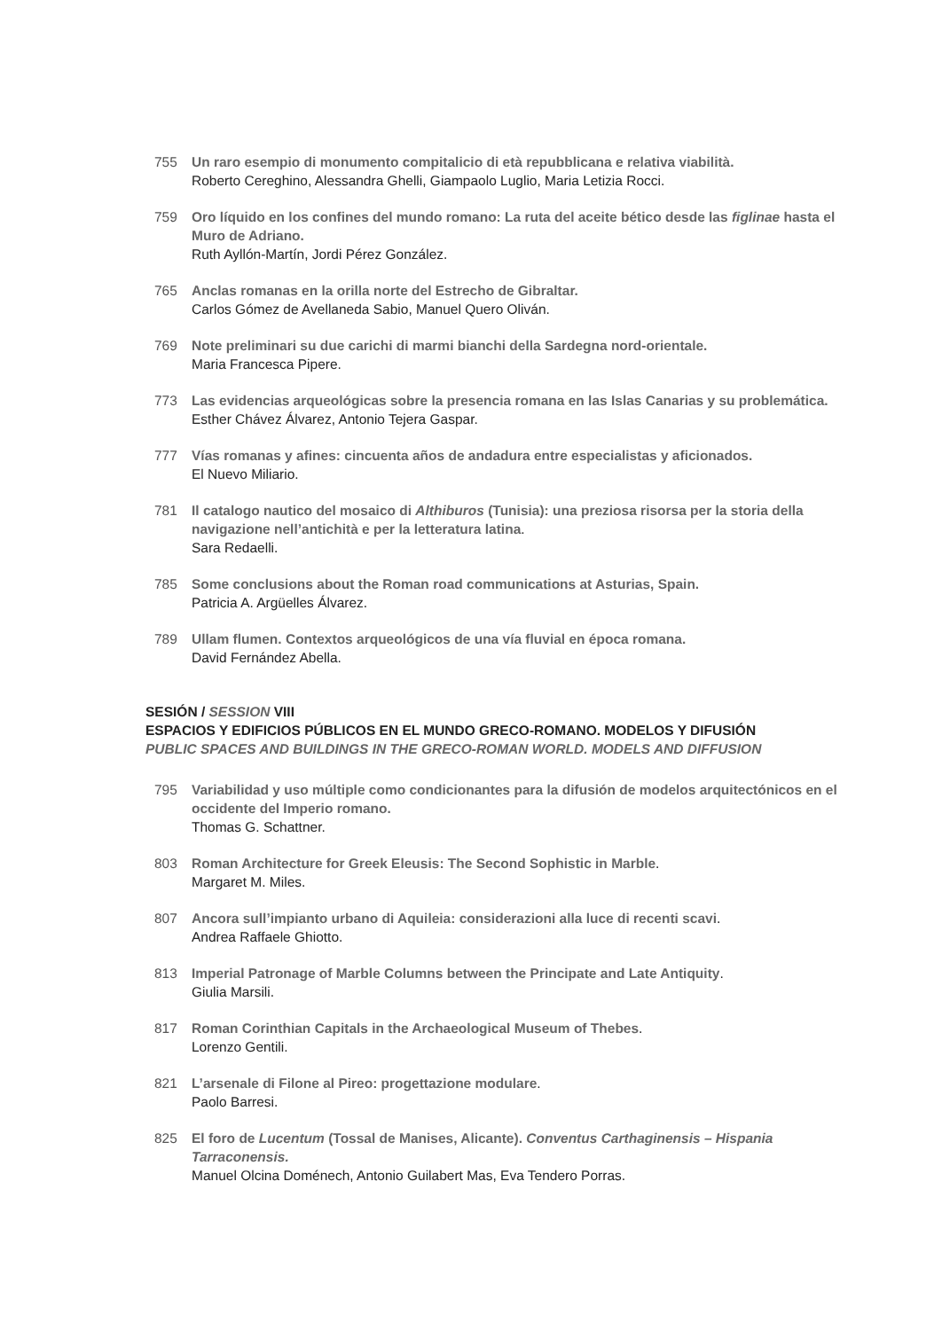755 Un raro esempio di monumento compitalicio di età repubblicana e relativa viabilità.
Roberto Cereghino, Alessandra Ghelli, Giampaolo Luglio, Maria Letizia Rocci.
759 Oro líquido en los confines del mundo romano: La ruta del aceite bético desde las figlinae hasta el Muro de Adriano.
Ruth Ayllón-Martín, Jordi Pérez González.
765 Anclas romanas en la orilla norte del Estrecho de Gibraltar.
Carlos Gómez de Avellaneda Sabio, Manuel Quero Oliván.
769 Note preliminari su due carichi di marmi bianchi della Sardegna nord-orientale.
Maria Francesca Pipere.
773 Las evidencias arqueológicas sobre la presencia romana en las Islas Canarias y su problemática.
Esther Chávez Álvarez, Antonio Tejera Gaspar.
777 Vías romanas y afines: cincuenta años de andadura entre especialistas y aficionados.
El Nuevo Miliario.
781 Il catalogo nautico del mosaico di Althiburos (Tunisia): una preziosa risorsa per la storia della navigazione nell’antichità e per la letteratura latina.
Sara Redaelli.
785 Some conclusions about the Roman road communications at Asturias, Spain.
Patricia A. Argüelles Álvarez.
789 Ullam flumen. Contextos arqueológicos de una vía fluvial en época romana.
David Fernández Abella.
SESIÓN / SESSION VIII
ESPACIOS Y EDIFICIOS PÚBLICOS EN EL MUNDO GRECO-ROMANO. MODELOS Y DIFUSIÓN
PUBLIC SPACES AND BUILDINGS IN THE GRECO-ROMAN WORLD. MODELS AND DIFFUSION
795 Variabilidad y uso múltiple como condicionantes para la difusión de modelos arquitectónicos en el occidente del Imperio romano.
Thomas G. Schattner.
803 Roman Architecture for Greek Eleusis: The Second Sophistic in Marble.
Margaret M. Miles.
807 Ancora sull’impianto urbano di Aquileia: considerazioni alla luce di recenti scavi.
Andrea Raffaele Ghiotto.
813 Imperial Patronage of Marble Columns between the Principate and Late Antiquity.
Giulia Marsili.
817 Roman Corinthian Capitals in the Archaeological Museum of Thebes.
Lorenzo Gentili.
821 L’arsenale di Filone al Pireo: progettazione modulare.
Paolo Barresi.
825 El foro de Lucentum (Tossal de Manises, Alicante). Conventus Carthaginensis – Hispania Tarraconensis.
Manuel Olcina Doménech, Antonio Guilabert Mas, Eva Tendero Porras.